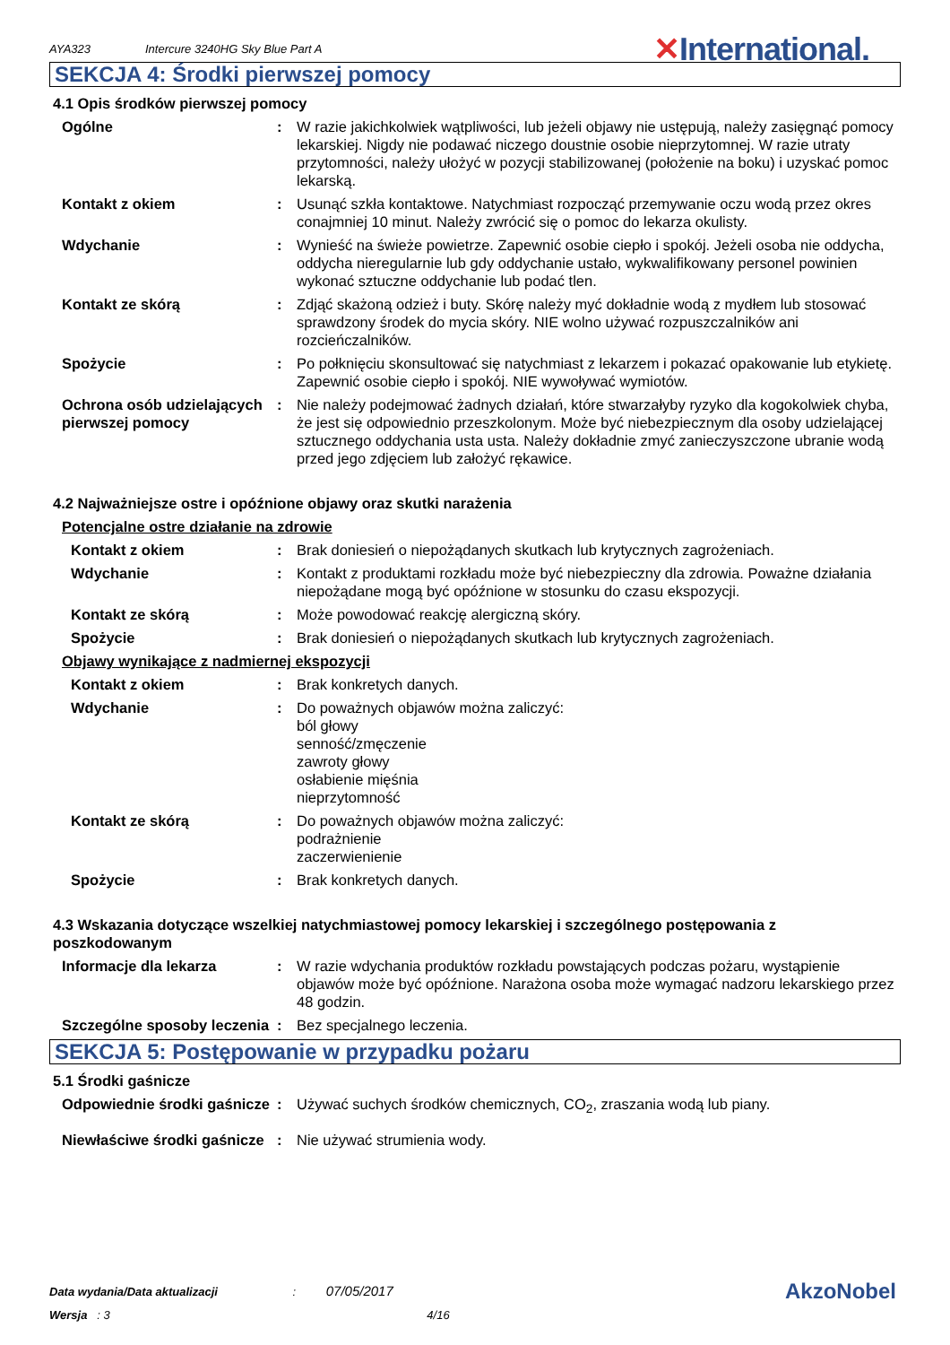AYA323
Intercure 3240HG Sky Blue Part A
✕International.
SEKCJA 4: Środki pierwszej pomocy
4.1 Opis środków pierwszej pomocy
Ogólne : W razie jakichkolwiek wątpliwości, lub jeżeli objawy nie ustępują, należy zasięgnąć pomocy lekarskiej. Nigdy nie podawać niczego doustnie osobie nieprzytomnej. W razie utraty przytomności, należy ułożyć w pozycji stabilizowanej (położenie na boku) i uzyskać pomoc lekarską.
Kontakt z okiem : Usunąć szkła kontaktowe. Natychmiast rozpocząć przemywanie oczu wodą przez okres conajmniej 10 minut. Należy zwrócić się o pomoc do lekarza okulisty.
Wdychanie : Wynieść na świeże powietrze. Zapewnić osobie ciepło i spokój. Jeżeli osoba nie oddycha, oddycha nieregularnie lub gdy oddychanie ustało, wykwalifikowany personel powinien wykonać sztuczne oddychanie lub podać tlen.
Kontakt ze skórą : Zdjąć skażoną odzież i buty. Skórę należy myć dokładnie wodą z mydłem lub stosować sprawdzony środek do mycia skóry. NIE wolno używać rozpuszczalników ani rozcieńczalników.
Spożycie : Po połknięciu skonsultować się natychmiast z lekarzem i pokazać opakowanie lub etykietę. Zapewnić osobie ciepło i spokój. NIE wywoływać wymiotów.
Ochrona osób udzielających pierwszej pomocy
: Nie należy podejmować żadnych działań, które stwarzałyby ryzyko dla kogokolwiek chyba, że jest się odpowiednio przeszkolonym. Może być niebezpiecznym dla osoby udzielającej sztucznego oddychania usta usta. Należy dokładnie zmyć zanieczyszczone ubranie wodą przed jego zdjęciem lub założyć rękawice.
4.2 Najważniejsze ostre i opóźnione objawy oraz skutki narażenia
Potencjalne ostre działanie na zdrowie
Kontakt z okiem : Brak doniesień o niepożądanych skutkach lub krytycznych zagrożeniach.
Wdychanie : Kontakt z produktami rozkładu może być niebezpieczny dla zdrowia. Poważne działania niepożądane mogą być opóźnione w stosunku do czasu ekspozycji.
Kontakt ze skórą : Może powodować reakcję alergiczną skóry.
Spożycie : Brak doniesień o niepożądanych skutkach lub krytycznych zagrożeniach.
Objawy wynikające z nadmiernej ekspozycji
Kontakt z okiem : Brak konkretych danych.
Wdychanie : Do poważnych objawów można zaliczyć:
ból głowy
senność/zmęczenie
zawroty głowy
osłabienie mięśnia
nieprzytomność
Kontakt ze skórą : Do poważnych objawów można zaliczyć:
podrażnienie
zaczerwienienie
Spożycie : Brak konkretych danych.
4.3 Wskazania dotyczące wszelkiej natychmiastowej pomocy lekarskiej i szczególnego postępowania z poszkodowanym
Informacje dla lekarza : W razie wdychania produktów rozkładu powstających podczas pożaru, wystąpienie objawów może być opóźnione. Narażona osoba może wymagać nadzoru lekarskiego przez 48 godzin.
Szczególne sposoby leczenia
: Bez specjalnego leczenia.
SEKCJA 5: Postępowanie w przypadku pożaru
5.1 Środki gaśnicze
Odpowiednie środki gaśnicze
: Używać suchych środków chemicznych, CO<sub>2</sub>, zraszania wodą lub piany.
Niewłaściwe środki gaśnicze
: Nie używać strumienia wody.
Data wydania/Data aktualizacji : 07/05/2017
Wersja : 3 4/16
AkzoNobel